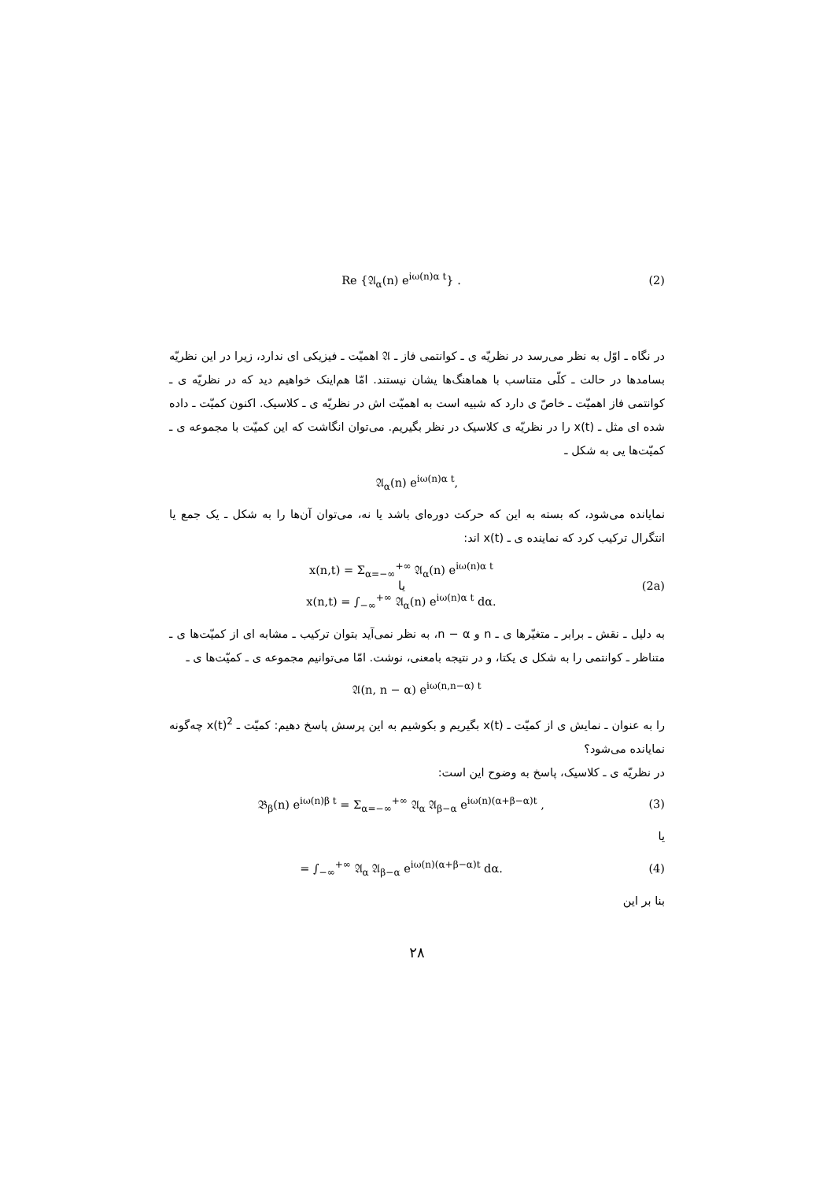Re {𝔄<sub>α</sub>(n) e<sup>iω(n)α t</sup>} . (2)
در نگاه ـ اوّل به نظر می‌رسد در نظریّه ی ـ کوانتمی فاز ـ 𝔄 اهمیّت ـ فیزیکی ای ندارد، زیرا در این نظریّه بسامدها در حالت ـ کلّی متناسب با هماهنگ‌ها یشان نیستند. امّا هم‌اینک خواهیم دید که در نظریّه ی ـ کوانتمی فاز اهمیّت ـ خاصّ ی دارد که شبیه است به اهمیّت اش در نظریّه ی ـ کلاسیک. اکنون کمیّت ـ داده شده ای مثل ـ x(t) را در نظریّه ی کلاسیک در نظر بگیریم. می‌توان انگاشت که این کمیّت با مجموعه ی ـ کمیّت‌ها یی به شکل ـ
𝔄<sub>α</sub>(n) e<sup>iω(n)α t</sup>,
نمایانده می‌شود، که بسته به این که حرکت دوره‌ای باشد یا نه، می‌توان آن‌ها را به شکل ـ یک جمع یا انتگرال ترکیب کرد که نماینده ی ـ x(t) اند:
x(n,t) = Σ<sub>α=−∞</sub><sup>+∞</sup> 𝔄<sub>α</sub>(n) e<sup>iω(n)α t</sup>
یا
x(n,t) = ∫<sub>−∞</sub><sup>+∞</sup> 𝔄<sub>α</sub>(n) e<sup>iω(n)α t</sup> dα. (2a)
به دلیل ـ نقش ـ برابر ـ متغیّرها ی ـ n و n − α، به نظر نمی‌آید بتوان ترکیب ـ مشابه ای از کمیّت‌ها ی ـ متناظر ـ کوانتمی را به شکل ی یکتا، و در نتیجه بامعنی، نوشت. امّا می‌توانیم مجموعه ی ـ کمیّت‌ها ی ـ
𝔄(n, n − α) e<sup>iω(n,n−α) t</sup>
را به عنوان ـ نمایش ی از کمیّت ـ x(t) بگیریم و بکوشیم به این پرسش پاسخ دهیم: کمیّت ـ x(t)<sup>2</sup> چه‌گونه نمایانده می‌شود؟
در نظریّه ی ـ کلاسیک، پاسخ به وضوح این است:
𝔅<sub>β</sub>(n) e<sup>iω(n)β t</sup> = Σ<sub>α=−∞</sub><sup>+∞</sup> 𝔄<sub>α</sub> 𝔄<sub>β−α</sub> e<sup>iω(n)(α+β−α)t</sup> , (3)
یا
= ∫<sub>−∞</sub><sup>+∞</sup> 𝔄<sub>α</sub> 𝔄<sub>β−α</sub> e<sup>iω(n)(α+β−α)t</sup> dα. (4)
بنا بر این
۲۸